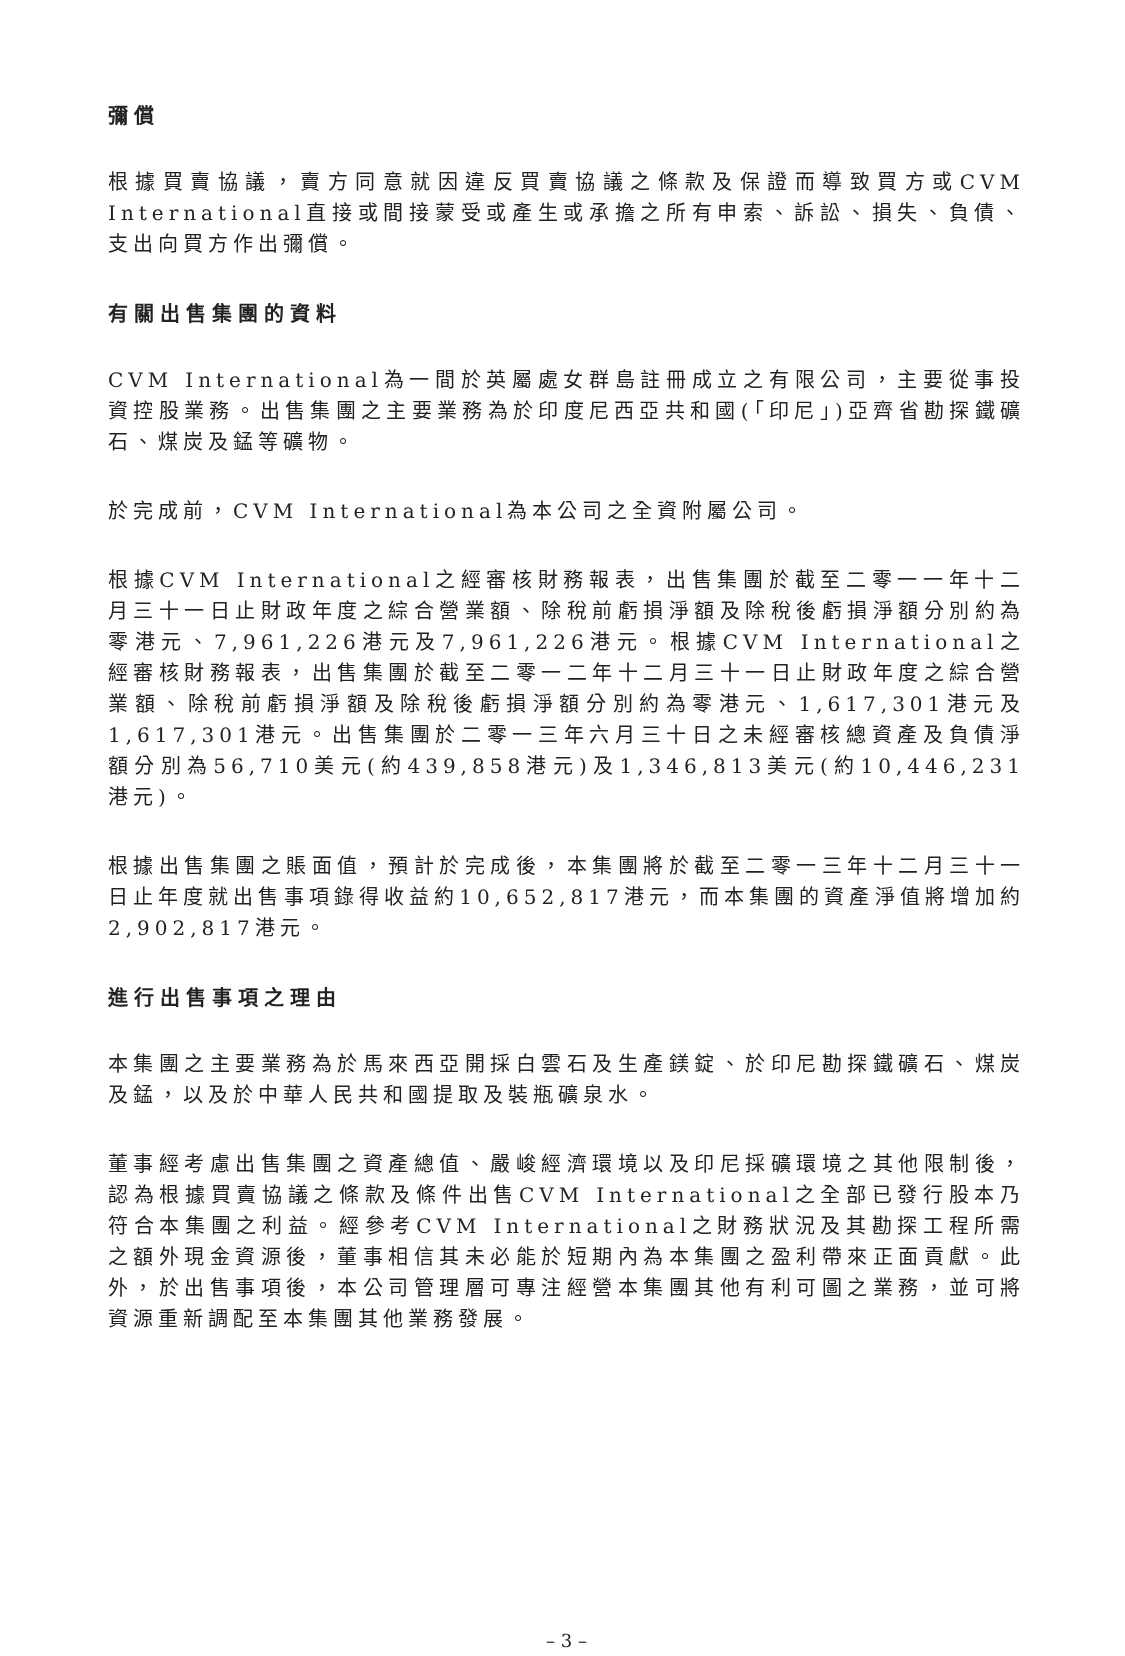彌償
根據買賣協議，賣方同意就因違反買賣協議之條款及保證而導致買方或CVM International直接或間接蒙受或產生或承擔之所有申索、訴訟、損失、負債、支出向買方作出彌償。
有關出售集團的資料
CVM International為一間於英屬處女群島註冊成立之有限公司，主要從事投資控股業務。出售集團之主要業務為於印度尼西亞共和國(「印尼」)亞齊省勘探鐵礦石、煤炭及錳等礦物。
於完成前，CVM International為本公司之全資附屬公司。
根據CVM International之經審核財務報表，出售集團於截至二零一一年十二月三十一日止財政年度之綜合營業額、除稅前虧損淨額及除稅後虧損淨額分別約為零港元、7,961,226港元及7,961,226港元。根據CVM International之經審核財務報表，出售集團於截至二零一二年十二月三十一日止財政年度之綜合營業額、除稅前虧損淨額及除稅後虧損淨額分別約為零港元、1,617,301港元及1,617,301港元。出售集團於二零一三年六月三十日之未經審核總資產及負債淨額分別為56,710美元(約439,858港元)及1,346,813美元(約10,446,231港元)。
根據出售集團之賬面值，預計於完成後，本集團將於截至二零一三年十二月三十一日止年度就出售事項錄得收益約10,652,817港元，而本集團的資產淨值將增加約2,902,817港元。
進行出售事項之理由
本集團之主要業務為於馬來西亞開採白雲石及生產鎂錠、於印尼勘探鐵礦石、煤炭及錳，以及於中華人民共和國提取及裝瓶礦泉水。
董事經考慮出售集團之資產總值、嚴峻經濟環境以及印尼採礦環境之其他限制後，認為根據買賣協議之條款及條件出售CVM International之全部已發行股本乃符合本集團之利益。經參考CVM International之財務狀況及其勘探工程所需之額外現金資源後，董事相信其未必能於短期內為本集團之盈利帶來正面貢獻。此外，於出售事項後，本公司管理層可專注經營本集團其他有利可圖之業務，並可將資源重新調配至本集團其他業務發展。
– 3 –